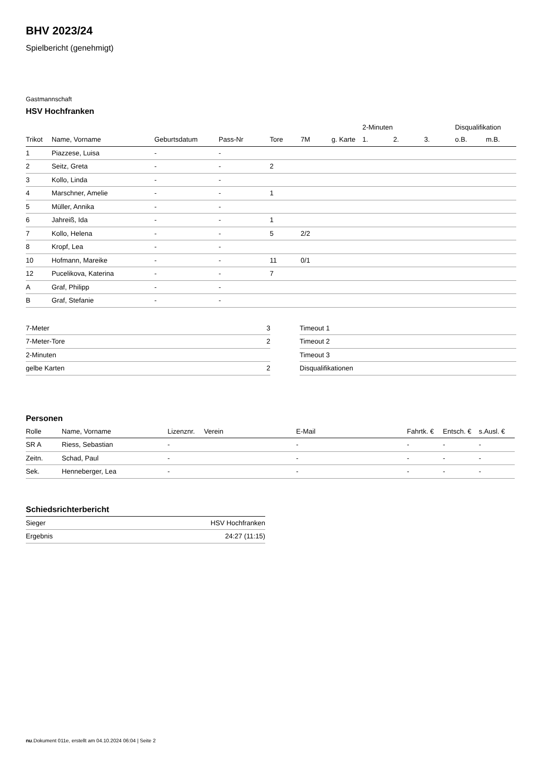BHV 2023/24
Spielbericht (genehmigt)
Gastmannschaft
HSV Hochfranken
| | | | | | | | 2-Minuten | | | Disqualifikation | |
| --- | --- | --- | --- | --- | --- | --- | --- | --- | --- | --- | --- |
| Trikot | Name, Vorname | Geburtsdatum | Pass-Nr | Tore | 7M | g. Karte | 1. | 2. | 3. | o.B. | m.B. |
| 1 | Piazzese, Luisa | - | - | | | | | | | | |
| 2 | Seitz, Greta | - | - | 2 | | | | | | | |
| 3 | Kollo, Linda | - | - | | | | | | | | |
| 4 | Marschner, Amelie | - | - | 1 | | | | | | | |
| 5 | Müller, Annika | - | - | | | | | | | | |
| 6 | Jahreiß, Ida | - | - | 1 | | | | | | | |
| 7 | Kollo, Helena | - | - | 5 | 2/2 | | | | | | |
| 8 | Kropf, Lea | - | - | | | | | | | | |
| 10 | Hofmann, Mareike | - | - | 11 | 0/1 | | | | | | |
| 12 | Pucelikova, Katerina | - | - | 7 | | | | | | | |
| A | Graf, Philipp | - | - | | | | | | | | |
| B | Graf, Stefanie | - | - | | | | | | | | |
| 7-Meter | 3 |
| 7-Meter-Tore | 2 |
| 2-Minuten | |
| gelbe Karten | 2 |
| Timeout 1 |
| Timeout 2 |
| Timeout 3 |
| Disqualifikationen |
Personen
| Rolle | Name, Vorname | Lizenznr. | Verein | E-Mail | Fahrtk. € | Entsch. € | s.Ausl. € |
| --- | --- | --- | --- | --- | --- | --- | --- |
| SR A | Riess, Sebastian | - | | - | - | - | - |
| Zeitn. | Schad, Paul | - | | - | - | - | - |
| Sek. | Henneberger, Lea | - | | - | - | - | - |
Schiedsrichterbericht
| Sieger | HSV Hochfranken |
| Ergebnis | 24:27 (11:15) |
nu.Dokument 011e, erstellt am 04.10.2024 06:04 | Seite 2